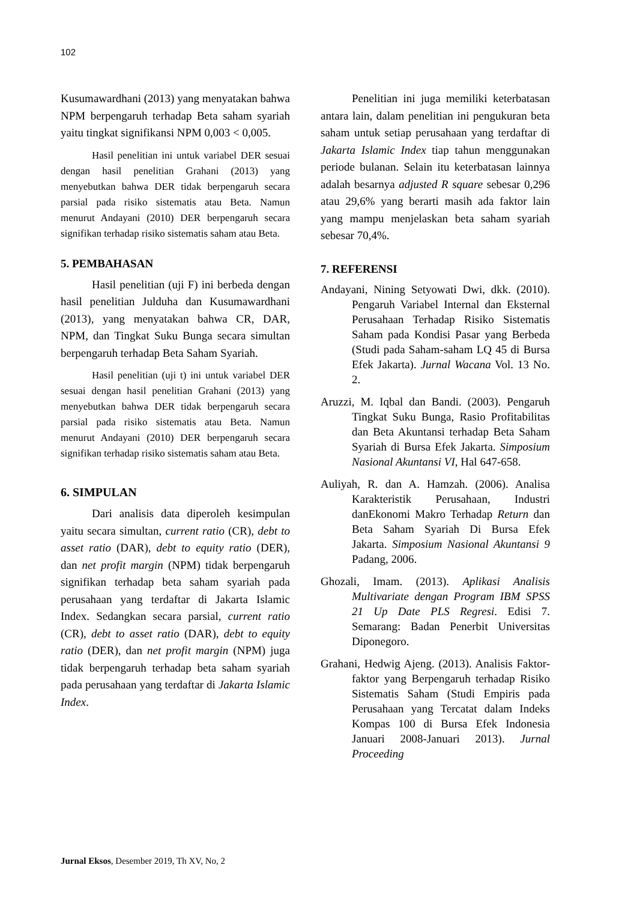102
Kusumawardhani (2013) yang menyatakan bahwa NPM berpengaruh terhadap Beta saham syariah yaitu tingkat signifikansi NPM 0,003 < 0,005.
Hasil penelitian ini untuk variabel DER sesuai dengan hasil penelitian Grahani (2013) yang menyebutkan bahwa DER tidak berpengaruh secara parsial pada risiko sistematis atau Beta. Namun menurut Andayani (2010) DER berpengaruh secara signifikan terhadap risiko sistematis saham atau Beta.
5. PEMBAHASAN
Hasil penelitian (uji F) ini berbeda dengan hasil penelitian Julduha dan Kusumawardhani (2013), yang menyatakan bahwa CR, DAR, NPM, dan Tingkat Suku Bunga secara simultan berpengaruh terhadap Beta Saham Syariah.
Hasil penelitian (uji t) ini untuk variabel DER sesuai dengan hasil penelitian Grahani (2013) yang menyebutkan bahwa DER tidak berpengaruh secara parsial pada risiko sistematis atau Beta. Namun menurut Andayani (2010) DER berpengaruh secara signifikan terhadap risiko sistematis saham atau Beta.
6. SIMPULAN
Dari analisis data diperoleh kesimpulan yaitu secara simultan, current ratio (CR), debt to asset ratio (DAR), debt to equity ratio (DER), dan net profit margin (NPM) tidak berpengaruh signifikan terhadap beta saham syariah pada perusahaan yang terdaftar di Jakarta Islamic Index. Sedangkan secara parsial, current ratio (CR), debt to asset ratio (DAR), debt to equity ratio (DER), dan net profit margin (NPM) juga tidak berpengaruh terhadap beta saham syariah pada perusahaan yang terdaftar di Jakarta Islamic Index.
Penelitian ini juga memiliki keterbatasan antara lain, dalam penelitian ini pengukuran beta saham untuk setiap perusahaan yang terdaftar di Jakarta Islamic Index tiap tahun menggunakan periode bulanan. Selain itu keterbatasan lainnya adalah besarnya adjusted R square sebesar 0,296 atau 29,6% yang berarti masih ada faktor lain yang mampu menjelaskan beta saham syariah sebesar 70,4%.
7. REFERENSI
Andayani, Nining Setyowati Dwi, dkk. (2010). Pengaruh Variabel Internal dan Eksternal Perusahaan Terhadap Risiko Sistematis Saham pada Kondisi Pasar yang Berbeda (Studi pada Saham-saham LQ 45 di Bursa Efek Jakarta). Jurnal Wacana Vol. 13 No. 2.
Aruzzi, M. Iqbal dan Bandi. (2003). Pengaruh Tingkat Suku Bunga, Rasio Profitabilitas dan Beta Akuntansi terhadap Beta Saham Syariah di Bursa Efek Jakarta. Simposium Nasional Akuntansi VI, Hal 647-658.
Auliyah, R. dan A. Hamzah. (2006). Analisa Karakteristik Perusahaan, Industri danEkonomi Makro Terhadap Return dan Beta Saham Syariah Di Bursa Efek Jakarta. Simposium Nasional Akuntansi 9 Padang, 2006.
Ghozali, Imam. (2013). Aplikasi Analisis Multivariate dengan Program IBM SPSS 21 Up Date PLS Regresi. Edisi 7. Semarang: Badan Penerbit Universitas Diponegoro.
Grahani, Hedwig Ajeng. (2013). Analisis Faktor-faktor yang Berpengaruh terhadap Risiko Sistematis Saham (Studi Empiris pada Perusahaan yang Tercatat dalam Indeks Kompas 100 di Bursa Efek Indonesia Januari 2008-Januari 2013). Jurnal Proceeding
Jurnal Eksos, Desember 2019, Th XV, No, 2